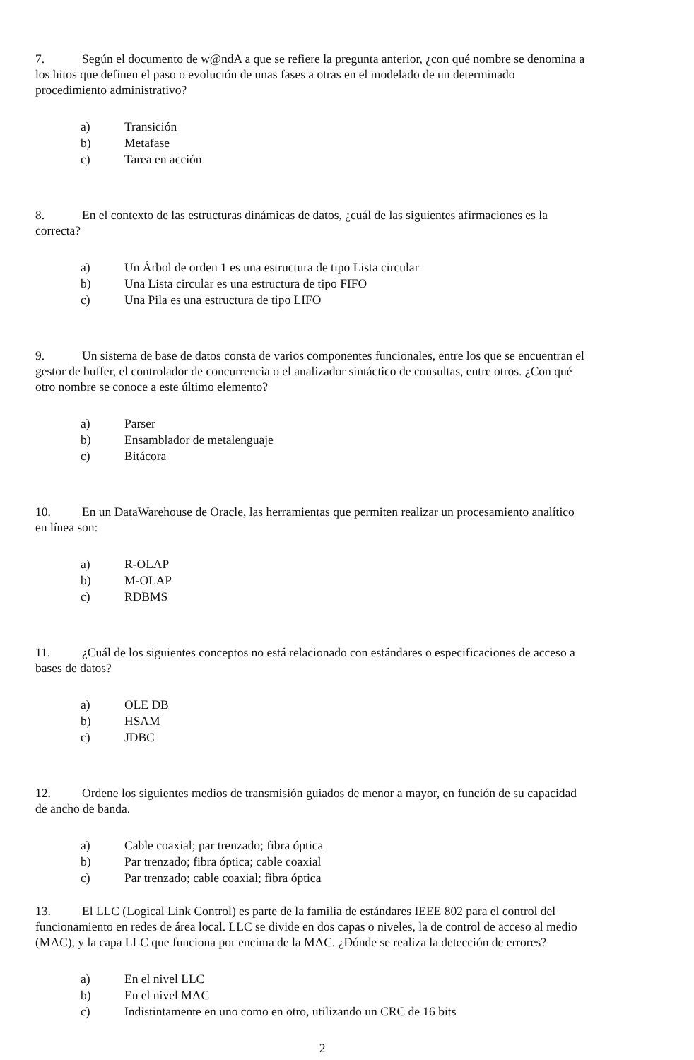7. Según el documento de w@ndA a que se refiere la pregunta anterior, ¿con qué nombre se denomina a los hitos que definen el paso o evolución de unas fases a otras en el modelado de un determinado procedimiento administrativo?
a) Transición
b) Metafase
c) Tarea en acción
8. En el contexto de las estructuras dinámicas de datos, ¿cuál de las siguientes afirmaciones es la correcta?
a) Un Árbol de orden 1 es una estructura de tipo Lista circular
b) Una Lista circular es una estructura de tipo FIFO
c) Una Pila es una estructura de tipo LIFO
9. Un sistema de base de datos consta de varios componentes funcionales, entre los que se encuentran el gestor de buffer, el controlador de concurrencia o el analizador sintáctico de consultas, entre otros. ¿Con qué otro nombre se conoce a este último elemento?
a) Parser
b) Ensamblador de metalenguaje
c) Bitácora
10. En un DataWarehouse de Oracle, las herramientas que permiten realizar un procesamiento analítico en línea son:
a) R-OLAP
b) M-OLAP
c) RDBMS
11. ¿Cuál de los siguientes conceptos no está relacionado con estándares o especificaciones de acceso a bases de datos?
a) OLE DB
b) HSAM
c) JDBC
12. Ordene los siguientes medios de transmisión guiados de menor a mayor, en función de su capacidad de ancho de banda.
a) Cable coaxial; par trenzado; fibra óptica
b) Par trenzado; fibra óptica; cable coaxial
c) Par trenzado; cable coaxial; fibra óptica
13. El LLC (Logical Link Control) es parte de la familia de estándares IEEE 802 para el control del funcionamiento en redes de área local. LLC se divide en dos capas o niveles, la de control de acceso al medio (MAC), y la capa LLC que funciona por encima de la MAC. ¿Dónde se realiza la detección de errores?
a) En el nivel LLC
b) En el nivel MAC
c) Indistintamente en uno como en otro, utilizando un CRC de 16 bits
2